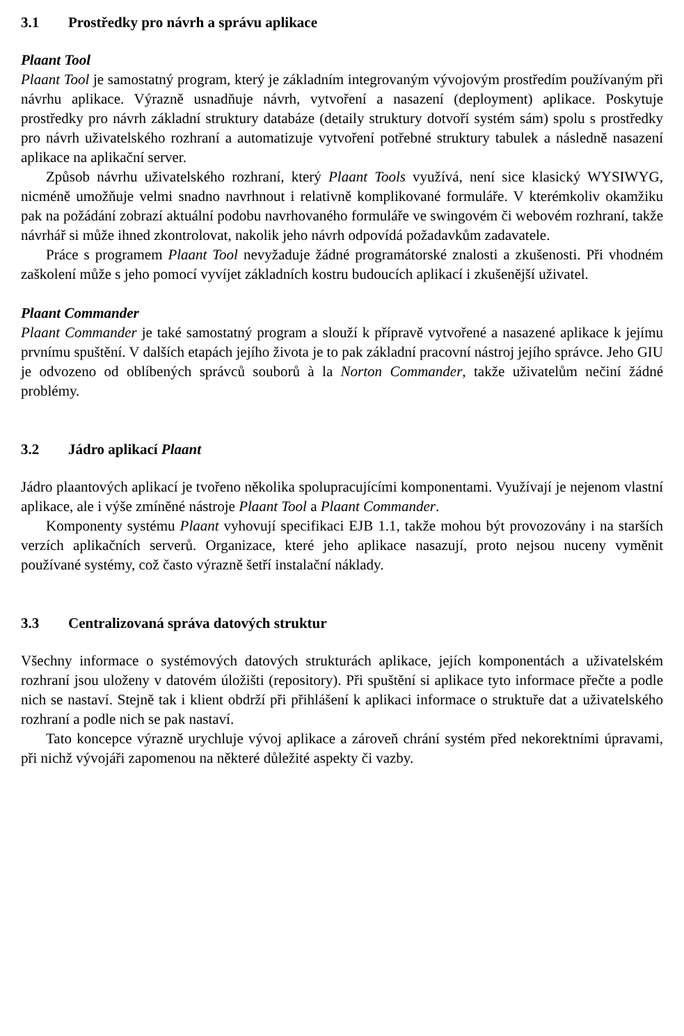3.1 Prostředky pro návrh a správu aplikace
Plaant Tool
Plaant Tool je samostatný program, který je základním integrovaným vývojovým prostředím používaným při návrhu aplikace. Výrazně usnadňuje návrh, vytvoření a nasazení (deployment) aplikace. Poskytuje prostředky pro návrh základní struktury databáze (detaily struktury dotvoří systém sám) spolu s prostředky pro návrh uživatelského rozhraní a automatizuje vytvoření potřebné struktury tabulek a následně nasazení aplikace na aplikační server.
Způsob návrhu uživatelského rozhraní, který Plaant Tools využívá, není sice klasický WYSIWYG, nicméně umožňuje velmi snadno navrhnout i relativně komplikované formuláře. V kterémkoliv okamžiku pak na požádání zobrazí aktuální podobu navrhovaného formuláře ve swingovém či webovém rozhraní, takže návrhář si může ihned zkontrolovat, nakolik jeho návrh odpovídá požadavkům zadavatele.
Práce s programem Plaant Tool nevyžaduje žádné programátorské znalosti a zkušenosti. Při vhodném zaškolení může s jeho pomocí vyvíjet základních kostru budoucích aplikací i zkušenější uživatel.
Plaant Commander
Plaant Commander je také samostatný program a slouží k přípravě vytvořené a nasazené aplikace k jejímu prvnímu spuštění. V dalších etapách jejího života je to pak základní pracovní nástroj jejího správce. Jeho GIU je odvozeno od oblíbených správců souborů à la Norton Commander, takže uživatelům nečiní žádné problémy.
3.2 Jádro aplikací Plaant
Jádro plaantových aplikací je tvořeno několika spolupracujícími komponentami. Využívají je nejenom vlastní aplikace, ale i výše zmíněné nástroje Plaant Tool a Plaant Commander.
Komponenty systému Plaant vyhovují specifikaci EJB 1.1, takže mohou být provozovány i na starších verzích aplikačních serverů. Organizace, které jeho aplikace nasazují, proto nejsou nuceny vyměnit používané systémy, což často výrazně šetří instalační náklady.
3.3 Centralizovaná správa datových struktur
Všechny informace o systémových datových strukturách aplikace, jejích komponentách a uživatelském rozhraní jsou uloženy v datovém úložišti (repository). Při spuštění si aplikace tyto informace přečte a podle nich se nastaví. Stejně tak i klient obdrží při přihlášení k aplikaci informace o struktuře dat a uživatelského rozhraní a podle nich se pak nastaví.
Tato koncepce výrazně urychluje vývoj aplikace a zároveň chrání systém před nekorektními úpravami, při nichž vývojáři zapomenou na některé důležité aspekty či vazby.